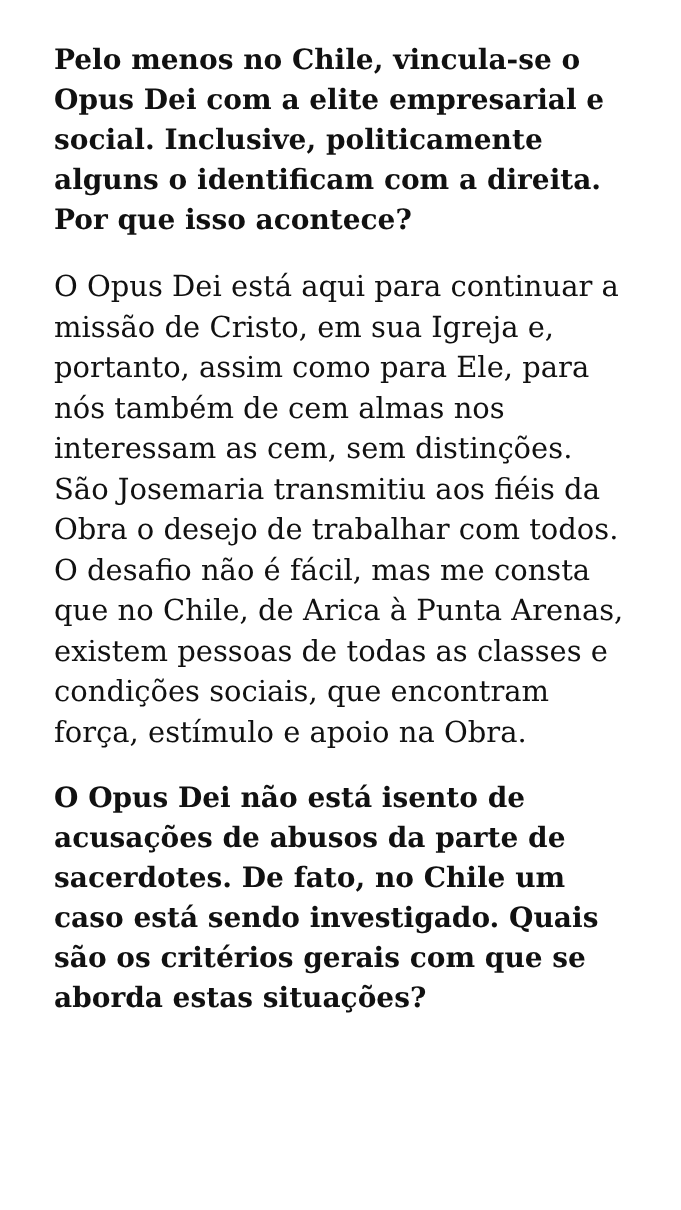Pelo menos no Chile, vincula-se o Opus Dei com a elite empresarial e social. Inclusive, politicamente alguns o identificam com a direita. Por que isso acontece?
O Opus Dei está aqui para continuar a missão de Cristo, em sua Igreja e, portanto, assim como para Ele, para nós também de cem almas nos interessam as cem, sem distinções. São Josemaria transmitiu aos fiéis da Obra o desejo de trabalhar com todos. O desafio não é fácil, mas me consta que no Chile, de Arica à Punta Arenas, existem pessoas de todas as classes e condições sociais, que encontram força, estímulo e apoio na Obra.
O Opus Dei não está isento de acusações de abusos da parte de sacerdotes. De fato, no Chile um caso está sendo investigado. Quais são os critérios gerais com que se aborda estas situações?